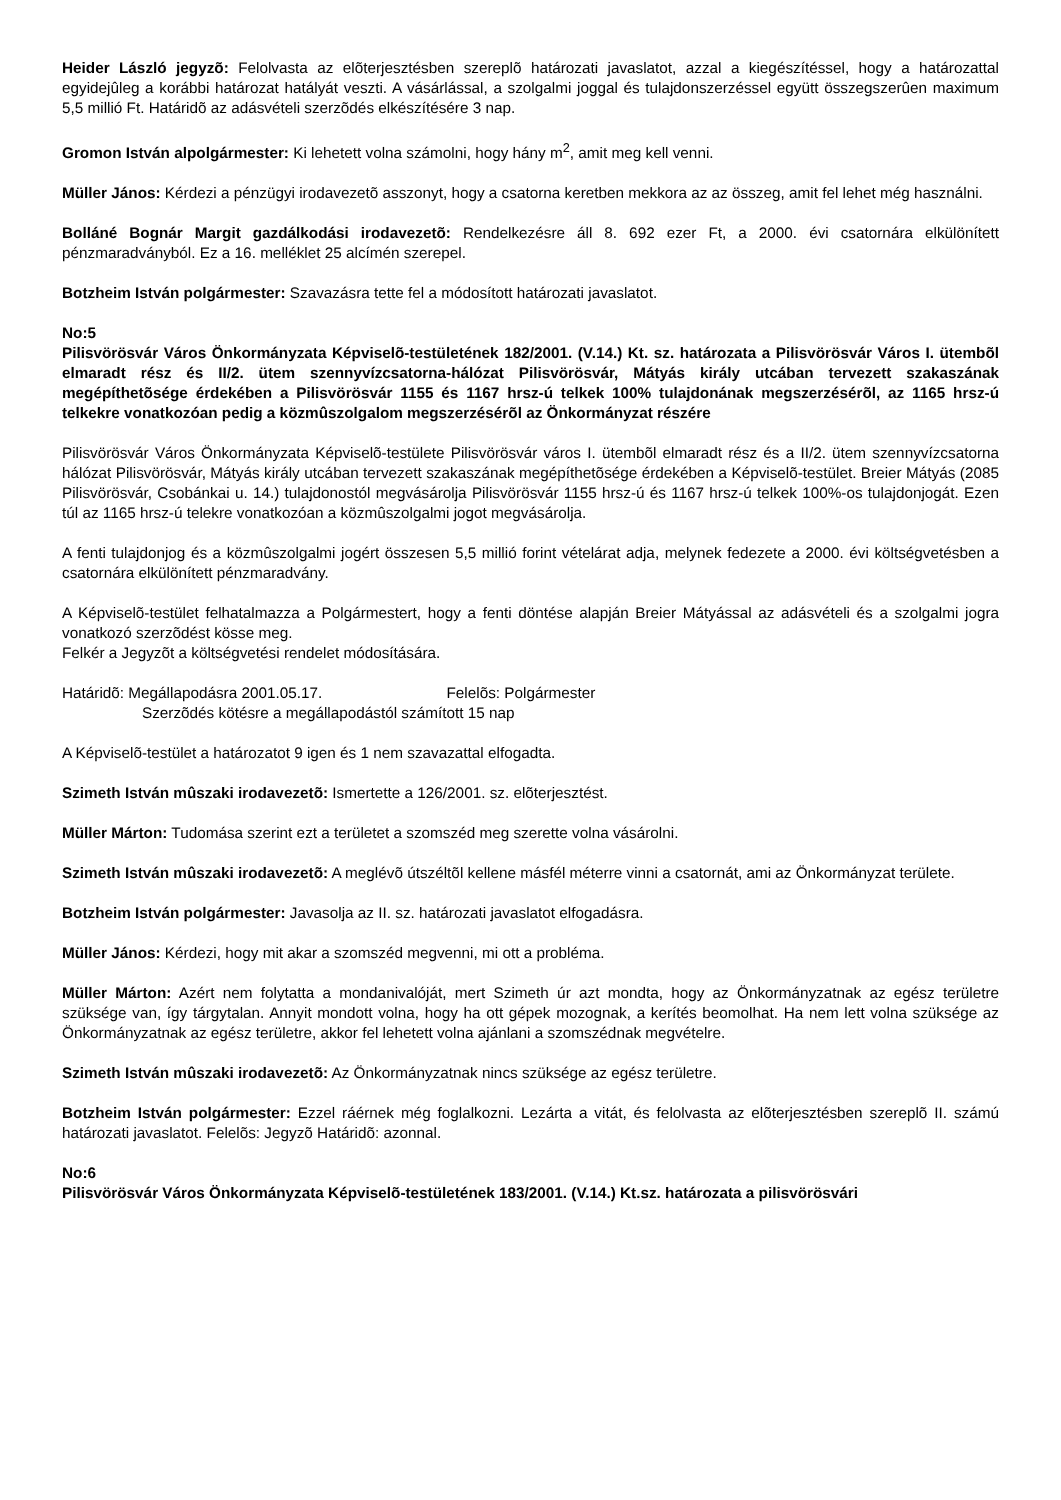Heider László jegyzõ: Felolvasta az elõterjesztésben szereplõ határozati javaslatot, azzal a kiegészítéssel, hogy a határozattal egyidejûleg a korábbi határozat hatályát veszti. A vásárlással, a szolgalmi joggal és tulajdonszerzéssel együtt összegszerûen maximum 5,5 millió Ft. Határidõ az adásvételi szerzõdés elkészítésére 3 nap.
Gromon István alpolgármester: Ki lehetett volna számolni, hogy hány m<sup>2</sup>, amit meg kell venni.
Müller János: Kérdezi a pénzügyi irodavezetõ asszonyt, hogy a csatorna keretben mekkora az az összeg, amit fel lehet még használni.
Bolláné Bognár Margit gazdálkodási irodavezetõ: Rendelkezésre áll 8. 692 ezer Ft, a 2000. évi csatornára elkülönített pénzmaradványból. Ez a 16. melléklet 25 alcímén szerepel.
Botzheim István polgármester: Szavazásra tette fel a módosított határozati javaslatot.
No:5
Pilisvörösvár Város Önkormányzata Képviselõ-testületének 182/2001. (V.14.) Kt. sz. határozata a Pilisvörösvár Város I. ütembõl elmaradt rész és II/2. ütem szennyvízcsatorna-hálózat Pilisvörösvár, Mátyás király utcában tervezett szakaszának megépíthetõsége érdekében a Pilisvörösvár 1155 és 1167 hrsz-ú telkek 100% tulajdonának megszerzésérõl, az 1165 hrsz-ú telkekre vonatkozóan pedig a közmûszolgalom megszerzésérõl az Önkormányzat részére
Pilisvörösvár Város Önkormányzata Képviselõ-testülete Pilisvörösvár város I. ütembõl elmaradt rész és a II/2. ütem szennyvízcsatorna hálózat Pilisvörösvár, Mátyás király utcában tervezett szakaszának megépíthetõsége érdekében a Képviselõ-testület. Breier Mátyás (2085 Pilisvörösvár, Csobánkai u. 14.) tulajdonostól megvásárolja Pilisvörösvár 1155 hrsz-ú és 1167 hrsz-ú telkek 100%-os tulajdonjogát. Ezen túl az 1165 hrsz-ú telekre vonatkozóan a közmûszolgalmi jogot megvásárolja.
A fenti tulajdonjog és a közmûszolgalmi jogért összesen 5,5 millió forint vételárat adja, melynek fedezete a 2000. évi költségvetésben a csatornára elkülönített pénzmaradvány.
A Képviselõ-testület felhatalmazza a Polgármestert, hogy a fenti döntése alapján Breier Mátyással az adásvételi és a szolgalmi jogra vonatkozó szerzõdést kösse meg.
Felkér a Jegyzõt a költségvetési rendelet módosítására.
Határidõ: Megállapodásra 2001.05.17. Felelõs: Polgármester
Szerzõdés kötésre a megállapodástól számított 15 nap
A Képviselõ-testület a határozatot 9 igen és 1 nem szavazattal elfogadta.
Szimeth István mûszaki irodavezetõ: Ismertette a 126/2001. sz. elõterjesztést.
Müller Márton: Tudomása szerint ezt a területet a szomszéd meg szerette volna vásárolni.
Szimeth István mûszaki irodavezetõ: A meglévõ útszéltõl kellene másfél méterre vinni a csatornát, ami az Önkormányzat területe.
Botzheim István polgármester: Javasolja az II. sz. határozati javaslatot elfogadásra.
Müller János: Kérdezi, hogy mit akar a szomszéd megvenni, mi ott a probléma.
Müller Márton: Azért nem folytatta a mondanivalóját, mert Szimeth úr azt mondta, hogy az Önkormányzatnak az egész területre szüksége van, így tárgytalan. Annyit mondott volna, hogy ha ott gépek mozognak, a kerítés beomolhat. Ha nem lett volna szüksége az Önkormányzatnak az egész területre, akkor fel lehetett volna ajánlani a szomszédnak megvételre.
Szimeth István mûszaki irodavezetõ: Az Önkormányzatnak nincs szüksége az egész területre.
Botzheim István polgármester: Ezzel ráérnek még foglalkozni. Lezárta a vitát, és felolvasta az elõterjesztésben szereplõ II. számú határozati javaslatot. Felelõs: Jegyzõ Határidõ: azonnal.
No:6
Pilisvörösvár Város Önkormányzata Képviselõ-testületének 183/2001. (V.14.) Kt.sz. határozata a pilisvörösvári